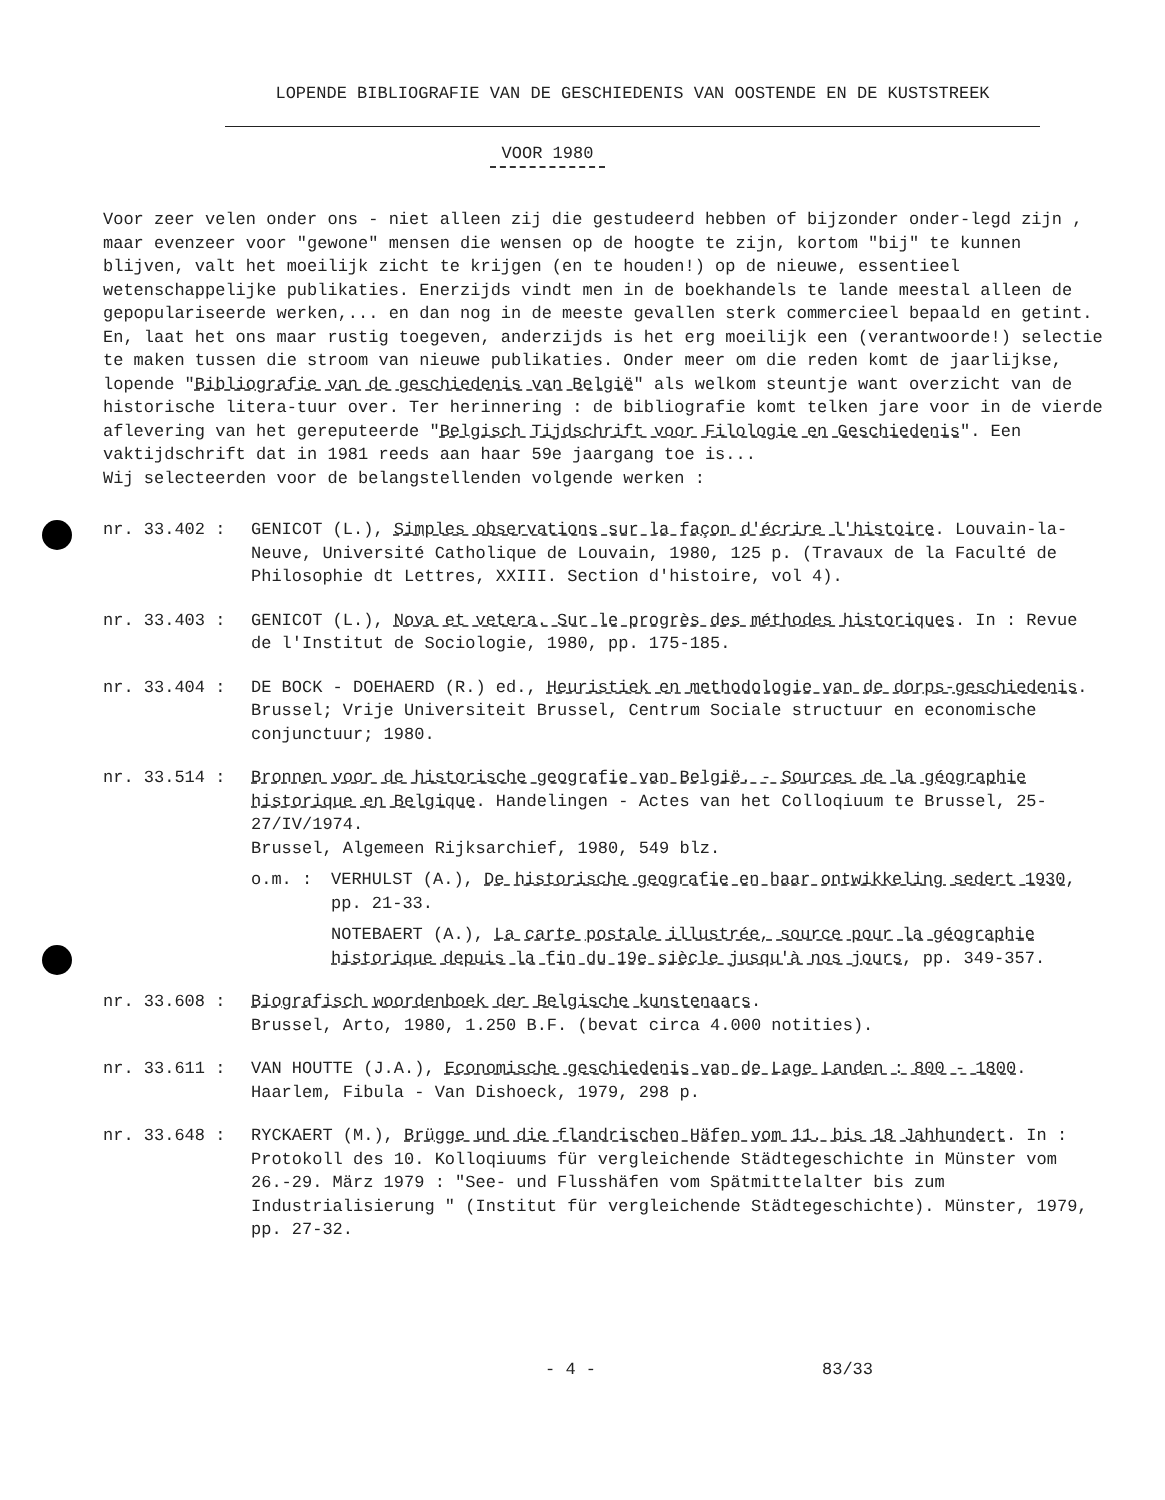LOPENDE BIBLIOGRAFIE VAN DE GESCHIEDENIS VAN OOSTENDE EN DE KUSTSTREEK
VOOR 1980
Voor zeer velen onder ons - niet alleen zij die gestudeerd hebben of bijzonder onder-legd zijn , maar evenzeer voor "gewone" mensen die wensen op de hoogte te zijn, kortom "bij" te kunnen blijven, valt het moeilijk zicht te krijgen (en te houden!) op de nieuwe, essentieel wetenschappelijke publikaties. Enerzijds vindt men in de boekhandels te lande meestal alleen de gepopulariseerde werken,... en dan nog in de meeste gevallen sterk commercieel bepaald en getint. En, laat het ons maar rustig toegeven, anderzijds is het erg moeilijk een (verantwoorde!) selectie te maken tussen die stroom van nieuwe publikaties. Onder meer om die reden komt de jaarlijkse, lopende "Bibliografie van de geschiedenis van België" als welkom steuntje want overzicht van de historische litera-tuur over. Ter herinnering : de bibliografie komt telken jare voor in de vierde aflevering van het gereputeerde "Belgisch Tijdschrift voor Filologie en Geschiedenis". Een vaktijdschrift dat in 1981 reeds aan haar 59e jaargang toe is...
Wij selecteerden voor de belangstellenden volgende werken :
nr. 33.402 : GENICOT (L.), Simples observations sur la façon d'écrire l'histoire. Louvain-la-Neuve, Université Catholique de Louvain, 1980, 125 p. (Travaux de la Faculté de Philosophie dt Lettres, XXIII. Section d'histoire, vol 4).
nr. 33.403 : GENICOT (L.), Nova et vetera. Sur le progrès des méthodes historiques. In : Revue de l'Institut de Sociologie, 1980, pp. 175-185.
nr. 33.404 : DE BOCK - DOEHAERD (R.) ed., Heuristiek en methodologie van de dorps-geschiedenis. Brussel; Vrije Universiteit Brussel, Centrum Sociale structuur en economische conjunctuur; 1980.
nr. 33.514 : Bronnen voor de historische geografie van België. - Sources de la géographie historique en Belgique. Handelingen - Actes van het Colloqiuum te Brussel, 25-27/IV/1974.
Brussel, Algemeen Rijksarchief, 1980, 549 blz.
o.m. : VERHULST (A.), De historische geografie en haar ontwikkeling sedert 1930, pp. 21-33.
NOTEBAERT (A.), La carte postale illustrée, source pour la géographie historique depuis la fin du 19e siècle jusqu'à nos jours, pp. 349-357.
nr. 33.608 : Biografisch woordenboek der Belgische kunstenaars.
Brussel, Arto, 1980, 1.250 B.F. (bevat circa 4.000 notities).
nr. 33.611 : VAN HOUTTE (J.A.), Economische geschiedenis van de Lage Landen : 800 - 1800. Haarlem, Fibula - Van Dishoeck, 1979, 298 p.
nr. 33.648 : RYCKAERT (M.), Brügge und die flandrischen Häfen vom 11. bis 18 Jahhundert. In : Protokoll des 10. Kolloqiuums für vergleichende Städtegeschichte in Münster vom 26.-29. März 1979 : "See- und Flusshäfen vom Spätmittelalter bis zum Industrialisierung " (Institut für vergleichende Städtegeschichte). Münster, 1979, pp. 27-32.
- 4 - 83/33